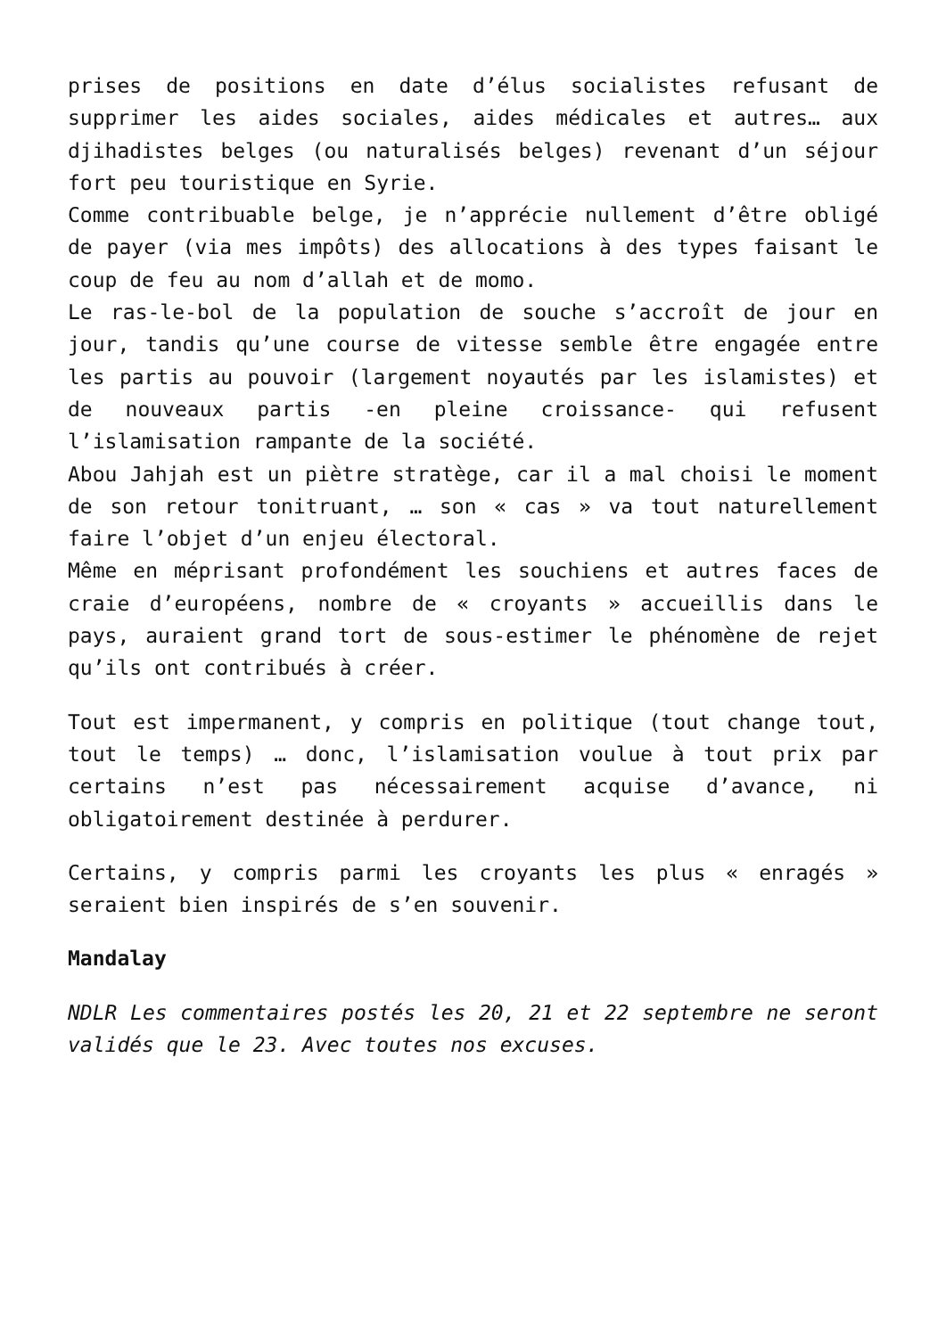prises de positions en date d’élus socialistes refusant de supprimer les aides sociales, aides médicales et autres… aux djihadistes belges (ou naturalisés belges) revenant d’un séjour fort peu touristique en Syrie.
Comme contribuable belge, je n’apprécie nullement d’être obligé de payer (via mes impôts) des allocations à des types faisant le coup de feu au nom d’allah et de momo.
Le ras-le-bol de la population de souche s’accroît de jour en jour, tandis qu’une course de vitesse semble être engagée entre les partis au pouvoir (largement noyautés par les islamistes) et de nouveaux partis -en pleine croissance- qui refusent l’islamisation rampante de la société.
Abou Jahjah est un piètre stratège, car il a mal choisi le moment de son retour tonitruant, … son « cas » va tout naturellement faire l’objet d’un enjeu électoral.
Même en méprisant profondément les souchiens et autres faces de craie d’européens, nombre de « croyants » accueillis dans le pays, auraient grand tort de sous-estimer le phénomène de rejet qu’ils ont contribués à créer.
Tout est impermanent, y compris en politique (tout change tout, tout le temps) … donc, l’islamisation voulue à tout prix par certains n’est pas nécessairement acquise d’avance, ni obligatoirement destinée à perdurer.
Certains, y compris parmi les croyants les plus « enragés » seraient bien inspirés de s’en souvenir.
Mandalay
NDLR Les commentaires postés les 20, 21 et 22 septembre ne seront validés que le 23. Avec toutes nos excuses.